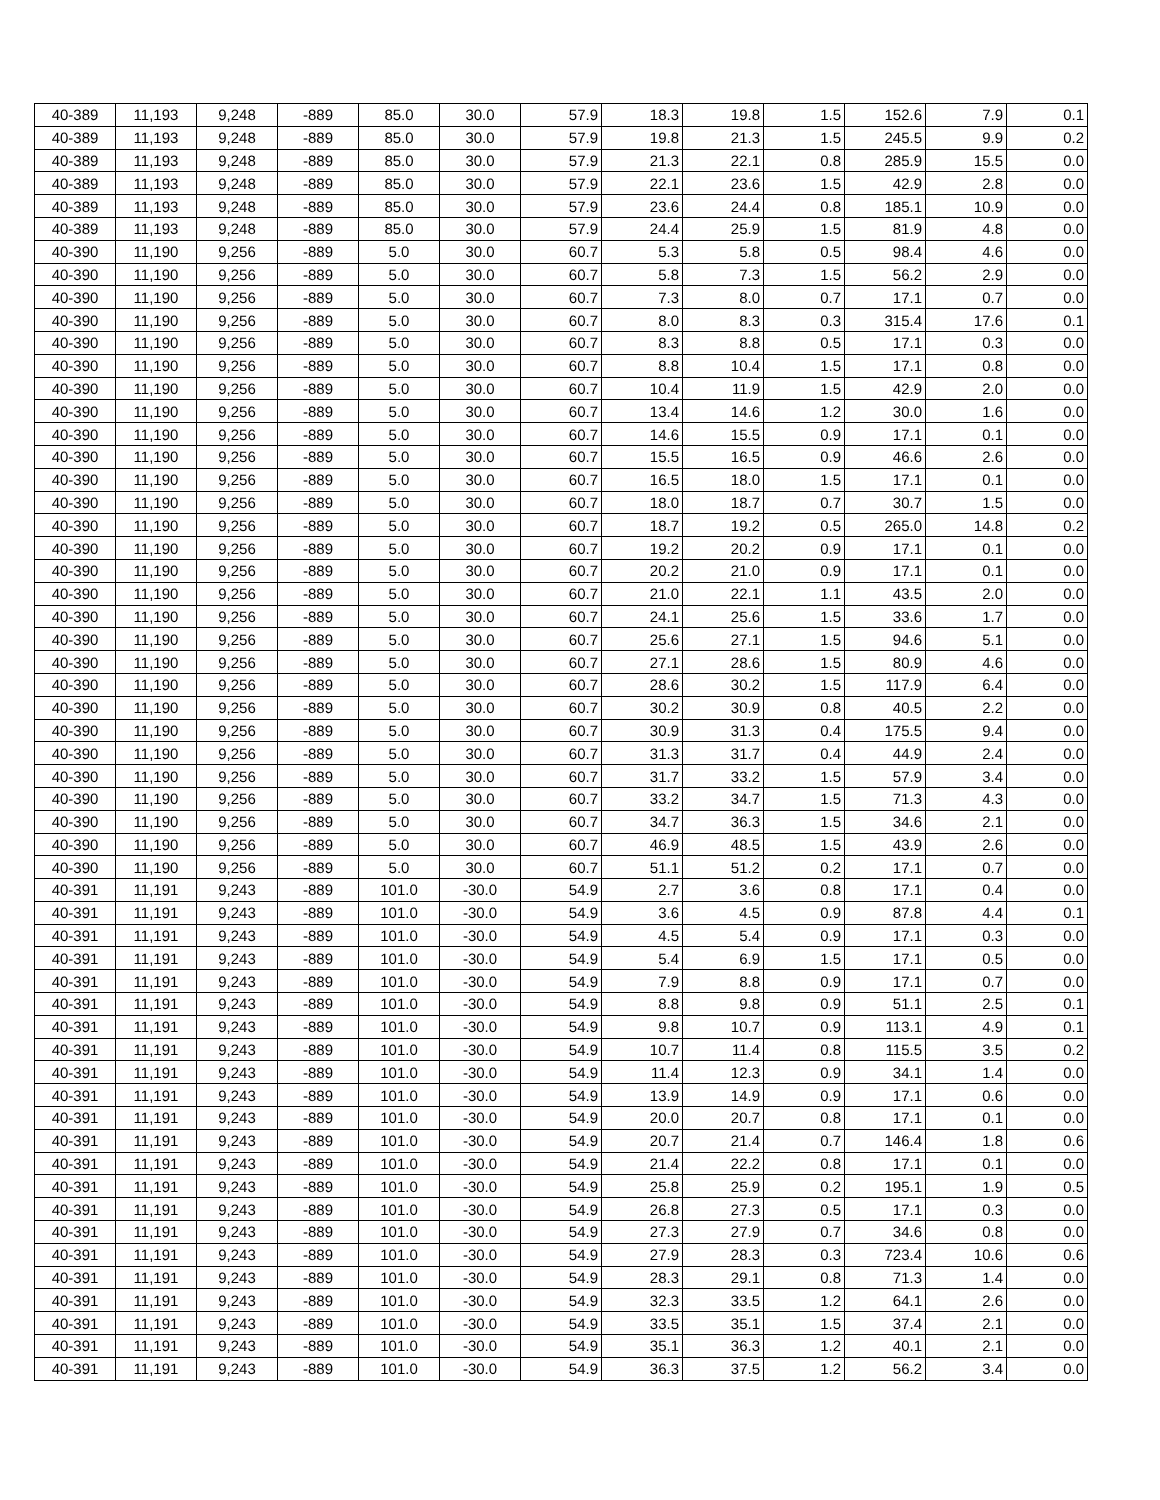| 40-389 | 11,193 | 9,248 | -889 | 85.0 | 30.0 | 57.9 | 18.3 | 19.8 | 1.5 | 152.6 | 7.9 | 0.1 |
| 40-389 | 11,193 | 9,248 | -889 | 85.0 | 30.0 | 57.9 | 19.8 | 21.3 | 1.5 | 245.5 | 9.9 | 0.2 |
| 40-389 | 11,193 | 9,248 | -889 | 85.0 | 30.0 | 57.9 | 21.3 | 22.1 | 0.8 | 285.9 | 15.5 | 0.0 |
| 40-389 | 11,193 | 9,248 | -889 | 85.0 | 30.0 | 57.9 | 22.1 | 23.6 | 1.5 | 42.9 | 2.8 | 0.0 |
| 40-389 | 11,193 | 9,248 | -889 | 85.0 | 30.0 | 57.9 | 23.6 | 24.4 | 0.8 | 185.1 | 10.9 | 0.0 |
| 40-389 | 11,193 | 9,248 | -889 | 85.0 | 30.0 | 57.9 | 24.4 | 25.9 | 1.5 | 81.9 | 4.8 | 0.0 |
| 40-390 | 11,190 | 9,256 | -889 | 5.0 | 30.0 | 60.7 | 5.3 | 5.8 | 0.5 | 98.4 | 4.6 | 0.0 |
| 40-390 | 11,190 | 9,256 | -889 | 5.0 | 30.0 | 60.7 | 5.8 | 7.3 | 1.5 | 56.2 | 2.9 | 0.0 |
| 40-390 | 11,190 | 9,256 | -889 | 5.0 | 30.0 | 60.7 | 7.3 | 8.0 | 0.7 | 17.1 | 0.7 | 0.0 |
| 40-390 | 11,190 | 9,256 | -889 | 5.0 | 30.0 | 60.7 | 8.0 | 8.3 | 0.3 | 315.4 | 17.6 | 0.1 |
| 40-390 | 11,190 | 9,256 | -889 | 5.0 | 30.0 | 60.7 | 8.3 | 8.8 | 0.5 | 17.1 | 0.3 | 0.0 |
| 40-390 | 11,190 | 9,256 | -889 | 5.0 | 30.0 | 60.7 | 8.8 | 10.4 | 1.5 | 17.1 | 0.8 | 0.0 |
| 40-390 | 11,190 | 9,256 | -889 | 5.0 | 30.0 | 60.7 | 10.4 | 11.9 | 1.5 | 42.9 | 2.0 | 0.0 |
| 40-390 | 11,190 | 9,256 | -889 | 5.0 | 30.0 | 60.7 | 13.4 | 14.6 | 1.2 | 30.0 | 1.6 | 0.0 |
| 40-390 | 11,190 | 9,256 | -889 | 5.0 | 30.0 | 60.7 | 14.6 | 15.5 | 0.9 | 17.1 | 0.1 | 0.0 |
| 40-390 | 11,190 | 9,256 | -889 | 5.0 | 30.0 | 60.7 | 15.5 | 16.5 | 0.9 | 46.6 | 2.6 | 0.0 |
| 40-390 | 11,190 | 9,256 | -889 | 5.0 | 30.0 | 60.7 | 16.5 | 18.0 | 1.5 | 17.1 | 0.1 | 0.0 |
| 40-390 | 11,190 | 9,256 | -889 | 5.0 | 30.0 | 60.7 | 18.0 | 18.7 | 0.7 | 30.7 | 1.5 | 0.0 |
| 40-390 | 11,190 | 9,256 | -889 | 5.0 | 30.0 | 60.7 | 18.7 | 19.2 | 0.5 | 265.0 | 14.8 | 0.2 |
| 40-390 | 11,190 | 9,256 | -889 | 5.0 | 30.0 | 60.7 | 19.2 | 20.2 | 0.9 | 17.1 | 0.1 | 0.0 |
| 40-390 | 11,190 | 9,256 | -889 | 5.0 | 30.0 | 60.7 | 20.2 | 21.0 | 0.9 | 17.1 | 0.1 | 0.0 |
| 40-390 | 11,190 | 9,256 | -889 | 5.0 | 30.0 | 60.7 | 21.0 | 22.1 | 1.1 | 43.5 | 2.0 | 0.0 |
| 40-390 | 11,190 | 9,256 | -889 | 5.0 | 30.0 | 60.7 | 24.1 | 25.6 | 1.5 | 33.6 | 1.7 | 0.0 |
| 40-390 | 11,190 | 9,256 | -889 | 5.0 | 30.0 | 60.7 | 25.6 | 27.1 | 1.5 | 94.6 | 5.1 | 0.0 |
| 40-390 | 11,190 | 9,256 | -889 | 5.0 | 30.0 | 60.7 | 27.1 | 28.6 | 1.5 | 80.9 | 4.6 | 0.0 |
| 40-390 | 11,190 | 9,256 | -889 | 5.0 | 30.0 | 60.7 | 28.6 | 30.2 | 1.5 | 117.9 | 6.4 | 0.0 |
| 40-390 | 11,190 | 9,256 | -889 | 5.0 | 30.0 | 60.7 | 30.2 | 30.9 | 0.8 | 40.5 | 2.2 | 0.0 |
| 40-390 | 11,190 | 9,256 | -889 | 5.0 | 30.0 | 60.7 | 30.9 | 31.3 | 0.4 | 175.5 | 9.4 | 0.0 |
| 40-390 | 11,190 | 9,256 | -889 | 5.0 | 30.0 | 60.7 | 31.3 | 31.7 | 0.4 | 44.9 | 2.4 | 0.0 |
| 40-390 | 11,190 | 9,256 | -889 | 5.0 | 30.0 | 60.7 | 31.7 | 33.2 | 1.5 | 57.9 | 3.4 | 0.0 |
| 40-390 | 11,190 | 9,256 | -889 | 5.0 | 30.0 | 60.7 | 33.2 | 34.7 | 1.5 | 71.3 | 4.3 | 0.0 |
| 40-390 | 11,190 | 9,256 | -889 | 5.0 | 30.0 | 60.7 | 34.7 | 36.3 | 1.5 | 34.6 | 2.1 | 0.0 |
| 40-390 | 11,190 | 9,256 | -889 | 5.0 | 30.0 | 60.7 | 46.9 | 48.5 | 1.5 | 43.9 | 2.6 | 0.0 |
| 40-390 | 11,190 | 9,256 | -889 | 5.0 | 30.0 | 60.7 | 51.1 | 51.2 | 0.2 | 17.1 | 0.7 | 0.0 |
| 40-391 | 11,191 | 9,243 | -889 | 101.0 | -30.0 | 54.9 | 2.7 | 3.6 | 0.8 | 17.1 | 0.4 | 0.0 |
| 40-391 | 11,191 | 9,243 | -889 | 101.0 | -30.0 | 54.9 | 3.6 | 4.5 | 0.9 | 87.8 | 4.4 | 0.1 |
| 40-391 | 11,191 | 9,243 | -889 | 101.0 | -30.0 | 54.9 | 4.5 | 5.4 | 0.9 | 17.1 | 0.3 | 0.0 |
| 40-391 | 11,191 | 9,243 | -889 | 101.0 | -30.0 | 54.9 | 5.4 | 6.9 | 1.5 | 17.1 | 0.5 | 0.0 |
| 40-391 | 11,191 | 9,243 | -889 | 101.0 | -30.0 | 54.9 | 7.9 | 8.8 | 0.9 | 17.1 | 0.7 | 0.0 |
| 40-391 | 11,191 | 9,243 | -889 | 101.0 | -30.0 | 54.9 | 8.8 | 9.8 | 0.9 | 51.1 | 2.5 | 0.1 |
| 40-391 | 11,191 | 9,243 | -889 | 101.0 | -30.0 | 54.9 | 9.8 | 10.7 | 0.9 | 113.1 | 4.9 | 0.1 |
| 40-391 | 11,191 | 9,243 | -889 | 101.0 | -30.0 | 54.9 | 10.7 | 11.4 | 0.8 | 115.5 | 3.5 | 0.2 |
| 40-391 | 11,191 | 9,243 | -889 | 101.0 | -30.0 | 54.9 | 11.4 | 12.3 | 0.9 | 34.1 | 1.4 | 0.0 |
| 40-391 | 11,191 | 9,243 | -889 | 101.0 | -30.0 | 54.9 | 13.9 | 14.9 | 0.9 | 17.1 | 0.6 | 0.0 |
| 40-391 | 11,191 | 9,243 | -889 | 101.0 | -30.0 | 54.9 | 20.0 | 20.7 | 0.8 | 17.1 | 0.1 | 0.0 |
| 40-391 | 11,191 | 9,243 | -889 | 101.0 | -30.0 | 54.9 | 20.7 | 21.4 | 0.7 | 146.4 | 1.8 | 0.6 |
| 40-391 | 11,191 | 9,243 | -889 | 101.0 | -30.0 | 54.9 | 21.4 | 22.2 | 0.8 | 17.1 | 0.1 | 0.0 |
| 40-391 | 11,191 | 9,243 | -889 | 101.0 | -30.0 | 54.9 | 25.8 | 25.9 | 0.2 | 195.1 | 1.9 | 0.5 |
| 40-391 | 11,191 | 9,243 | -889 | 101.0 | -30.0 | 54.9 | 26.8 | 27.3 | 0.5 | 17.1 | 0.3 | 0.0 |
| 40-391 | 11,191 | 9,243 | -889 | 101.0 | -30.0 | 54.9 | 27.3 | 27.9 | 0.7 | 34.6 | 0.8 | 0.0 |
| 40-391 | 11,191 | 9,243 | -889 | 101.0 | -30.0 | 54.9 | 27.9 | 28.3 | 0.3 | 723.4 | 10.6 | 0.6 |
| 40-391 | 11,191 | 9,243 | -889 | 101.0 | -30.0 | 54.9 | 28.3 | 29.1 | 0.8 | 71.3 | 1.4 | 0.0 |
| 40-391 | 11,191 | 9,243 | -889 | 101.0 | -30.0 | 54.9 | 32.3 | 33.5 | 1.2 | 64.1 | 2.6 | 0.0 |
| 40-391 | 11,191 | 9,243 | -889 | 101.0 | -30.0 | 54.9 | 33.5 | 35.1 | 1.5 | 37.4 | 2.1 | 0.0 |
| 40-391 | 11,191 | 9,243 | -889 | 101.0 | -30.0 | 54.9 | 35.1 | 36.3 | 1.2 | 40.1 | 2.1 | 0.0 |
| 40-391 | 11,191 | 9,243 | -889 | 101.0 | -30.0 | 54.9 | 36.3 | 37.5 | 1.2 | 56.2 | 3.4 | 0.0 |